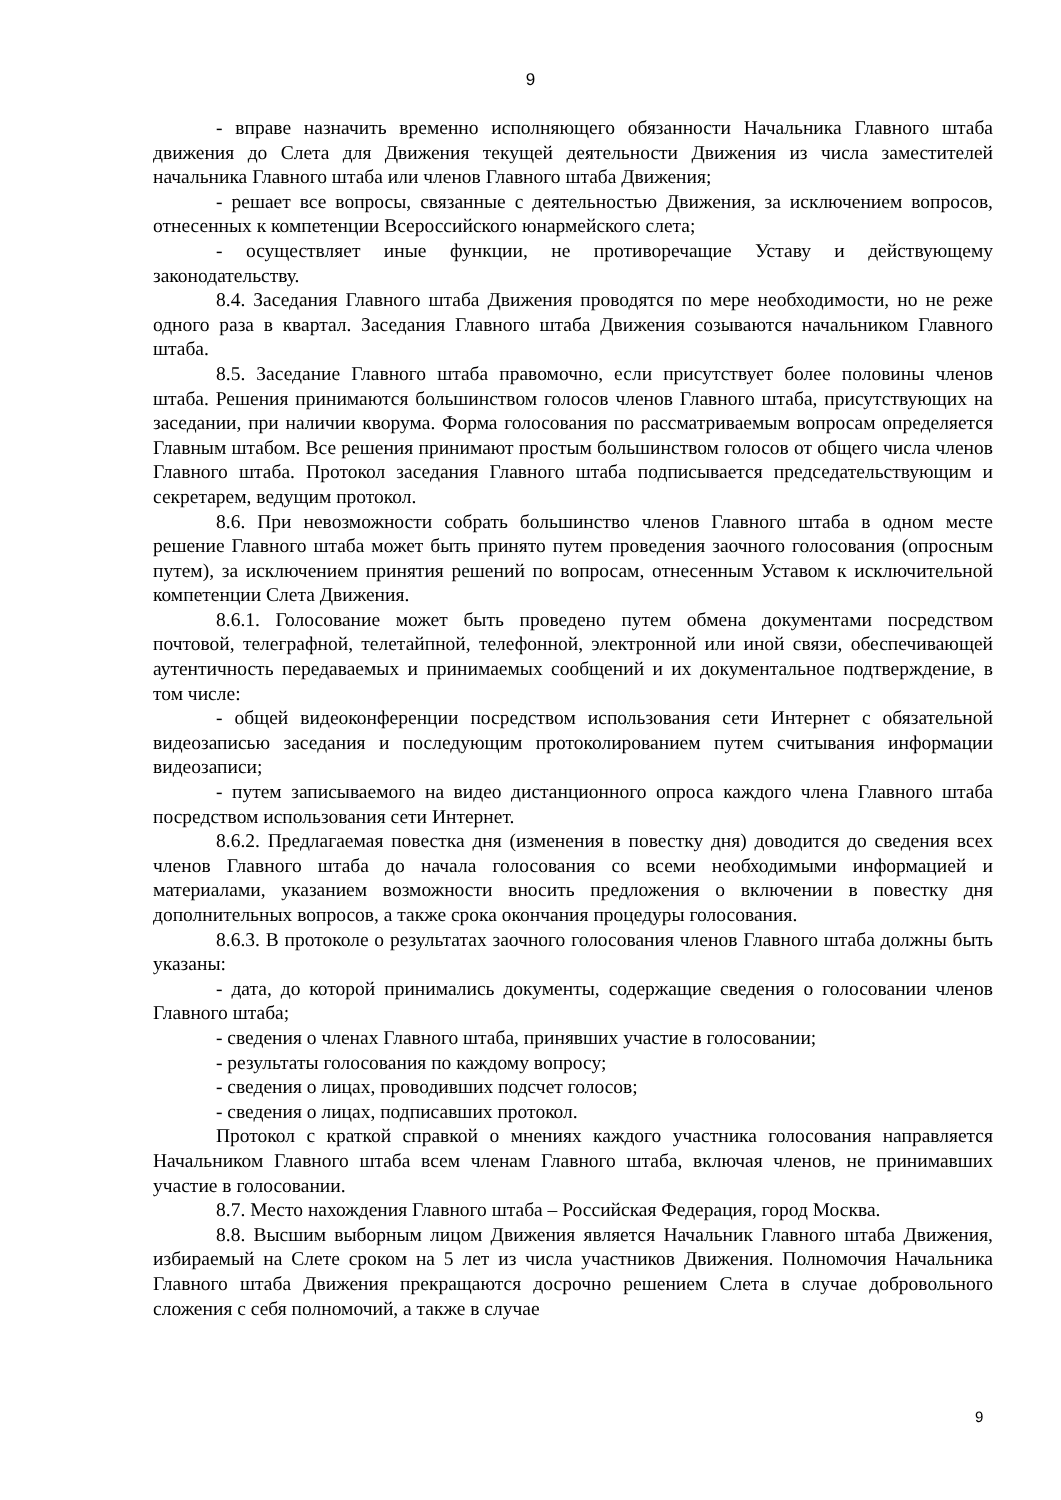9
- вправе назначить временно исполняющего обязанности Начальника Главного штаба движения до Слета для Движения текущей деятельности Движения из числа заместителей начальника Главного штаба или членов Главного штаба Движения;
- решает все вопросы, связанные с деятельностью Движения, за исключением вопросов, отнесенных к компетенции Всероссийского юнармейского слета;
- осуществляет иные функции, не противоречащие Уставу и действующему законодательству.
8.4. Заседания Главного штаба Движения проводятся по мере необходимости, но не реже одного раза в квартал. Заседания Главного штаба Движения созываются начальником Главного штаба.
8.5. Заседание Главного штаба правомочно, если присутствует более половины членов штаба. Решения принимаются большинством голосов членов Главного штаба, присутствующих на заседании, при наличии кворума. Форма голосования по рассматриваемым вопросам определяется Главным штабом. Все решения принимают простым большинством голосов от общего числа членов Главного штаба. Протокол заседания Главного штаба подписывается председательствующим и секретарем, ведущим протокол.
8.6. При невозможности собрать большинство членов Главного штаба в одном месте решение Главного штаба может быть принято путем проведения заочного голосования (опросным путем), за исключением принятия решений по вопросам, отнесенным Уставом к исключительной компетенции Слета Движения.
8.6.1. Голосование может быть проведено путем обмена документами посредством почтовой, телеграфной, телетайпной, телефонной, электронной или иной связи, обеспечивающей аутентичность передаваемых и принимаемых сообщений и их документальное подтверждение, в том числе:
- общей видеоконференции посредством использования сети Интернет с обязательной видеозаписью заседания и последующим протоколированием путем считывания информации видеозаписи;
- путем записываемого на видео дистанционного опроса каждого члена Главного штаба посредством использования сети Интернет.
8.6.2. Предлагаемая повестка дня (изменения в повестку дня) доводится до сведения всех членов Главного штаба до начала голосования со всеми необходимыми информацией и материалами, указанием возможности вносить предложения о включении в повестку дня дополнительных вопросов, а также срока окончания процедуры голосования.
8.6.3. В протоколе о результатах заочного голосования членов Главного штаба должны быть указаны:
- дата, до которой принимались документы, содержащие сведения о голосовании членов Главного штаба;
- сведения о членах Главного штаба, принявших участие в голосовании;
- результаты голосования по каждому вопросу;
- сведения о лицах, проводивших подсчет голосов;
- сведения о лицах, подписавших протокол.
Протокол с краткой справкой о мнениях каждого участника голосования направляется Начальником Главного штаба всем членам Главного штаба, включая членов, не принимавших участие в голосовании.
8.7. Место нахождения Главного штаба – Российская Федерация, город Москва.
8.8. Высшим выборным лицом Движения является Начальник Главного штаба Движения, избираемый на Слете сроком на 5 лет из числа участников Движения. Полномочия Начальника Главного штаба Движения прекращаются досрочно решением Слета в случае добровольного сложения с себя полномочий, а также в случае
9